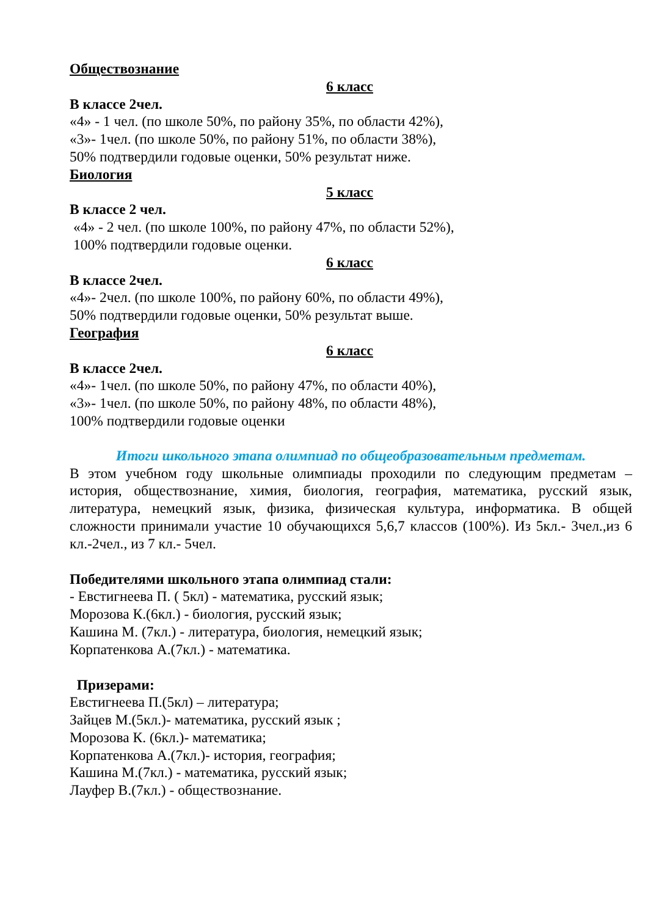Обществознание
6 класс
В классе 2чел.
«4» - 1 чел. (по школе 50%, по району 35%, по области 42%),
«3»- 1чел. (по школе 50%, по району 51%, по области 38%),
50% подтвердили годовые оценки, 50% результат ниже.
Биология
5 класс
В классе 2 чел.
«4» - 2 чел. (по школе 100%, по району 47%, по области 52%),
100% подтвердили годовые оценки.
6 класс
В классе 2чел.
«4»- 2чел. (по школе 100%, по району 60%, по области 49%),
50% подтвердили годовые оценки, 50% результат выше.
География
6 класс
В классе 2чел.
«4»- 1чел. (по школе 50%, по району 47%, по области 40%),
«3»- 1чел. (по школе 50%, по району 48%, по области 48%),
100% подтвердили годовые оценки
Итоги школьного этапа олимпиад по общеобразовательным предметам.
В этом учебном году школьные олимпиады проходили по следующим предметам – история, обществознание, химия, биология, география, математика, русский язык, литература, немецкий язык, физика, физическая культура, информатика. В общей сложности принимали участие 10 обучающихся 5,6,7 классов (100%). Из 5кл.- 3чел.,из 6 кл.-2чел., из 7 кл.- 5чел.
Победителями школьного этапа олимпиад стали:
- Евстигнеева П. ( 5кл) - математика, русский язык;
Морозова К.(6кл.) - биология, русский язык;
Кашина М. (7кл.) - литература, биология, немецкий язык;
Корпатенкова А.(7кл.) - математика.
Призерами:
Евстигнеева П.(5кл) – литература;
Зайцев М.(5кл.)- математика, русский язык ;
Морозова К. (6кл.)- математика;
Корпатенкова А.(7кл.)- история, география;
Кашина М.(7кл.) - математика, русский язык;
Лауфер В.(7кл.) - обществознание.